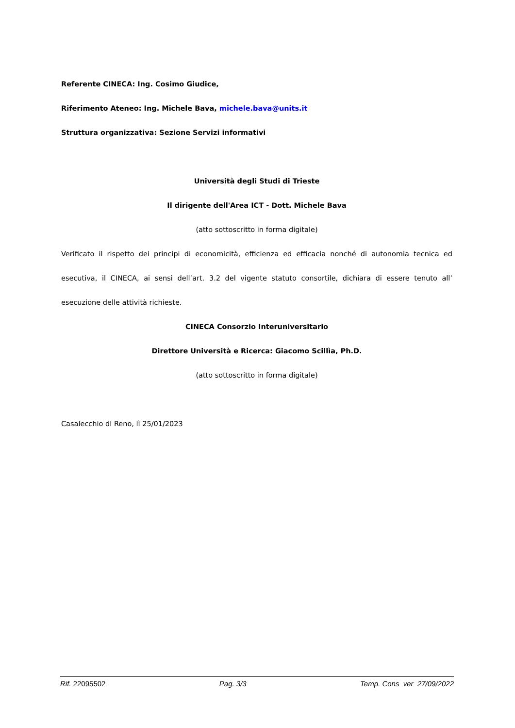Referente CINECA: Ing. Cosimo Giudice,
Riferimento Ateneo: Ing. Michele Bava, michele.bava@units.it
Struttura organizzativa: Sezione Servizi informativi
Università degli Studi di Trieste
Il dirigente dell'Area ICT - Dott. Michele Bava
(atto sottoscritto in forma digitale)
Verificato il rispetto dei principi di economicità, efficienza ed efficacia nonché di autonomia tecnica ed esecutiva, il CINECA, ai sensi dell’art. 3.2 del vigente statuto consortile, dichiara di essere tenuto all’ esecuzione delle attività richieste.
CINECA Consorzio Interuniversitario
Direttore Università e Ricerca: Giacomo Scillìa, Ph.D.
(atto sottoscritto in forma digitale)
Casalecchio di Reno, lì 25/01/2023
Rif. 22095502 Pag. 3/3 Temp. Cons_ver_27/09/2022